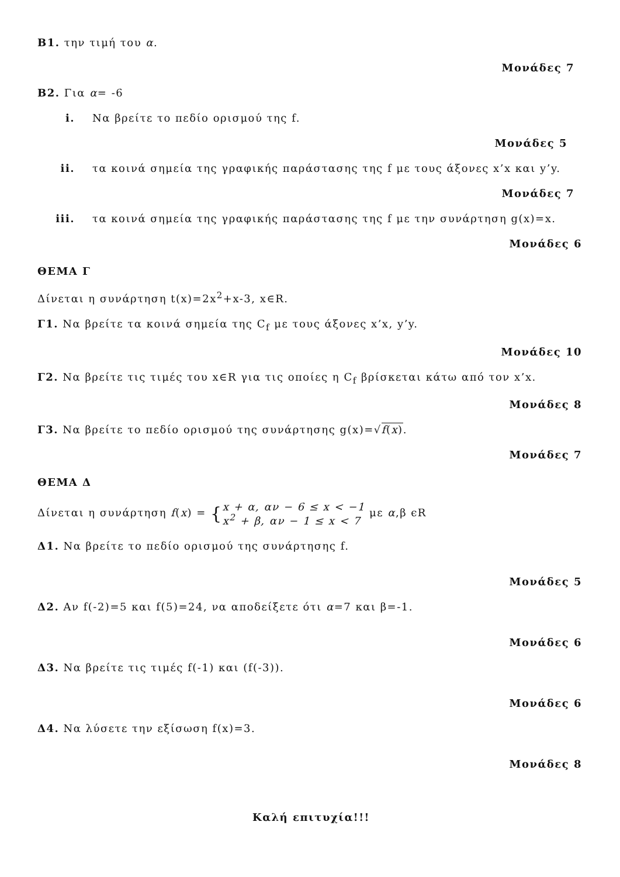Β1. την τιμή του α.
Μονάδες 7
Β2. Για α= -6
i. Να βρείτε το πεδίο ορισμού της f.
Μονάδες 5
ii. τα κοινά σημεία της γραφικής παράστασης της f με τους άξονες x’x και y’y.
Μονάδες 7
iii. τα κοινά σημεία της γραφικής παράστασης της f με την συνάρτηση g(x)=x.
Μονάδες 6
ΘΕΜΑ Γ
Δίνεται η συνάρτηση t(x)=2x<sup>2</sup>+x-3, x∈R.
Γ1. Να βρείτε τα κοινά σημεία της C<sub>f</sub> με τους άξονες x’x, y’y.
Μονάδες 10
Γ2. Να βρείτε τις τιμές του x∈R για τις οποίες η C<sub>f</sub> βρίσκεται κάτω από τον x’x.
Μονάδες 8
Γ3. Να βρείτε το πεδίο ορισμού της συνάρτησης g(x)=√f(x).
Μονάδες 7
ΘΕΜΑ Δ
Δίνεται η συνάρτηση f(x) = {x + α, αν − 6 ≤ x < −1
x<sup>2</sup> + β, αν − 1 ≤ x < 7 με α,β ϵR
Δ1. Να βρείτε το πεδίο ορισμού της συνάρτησης f.
Μονάδες 5
Δ2. Αν f(-2)=5 και f(5)=24, να αποδείξετε ότι α=7 και β=-1.
Μονάδες 6
Δ3. Να βρείτε τις τιμές f(-1) και (f(-3)).
Μονάδες 6
Δ4. Να λύσετε την εξίσωση f(x)=3.
Μονάδες 8
Καλή επιτυχία!!!